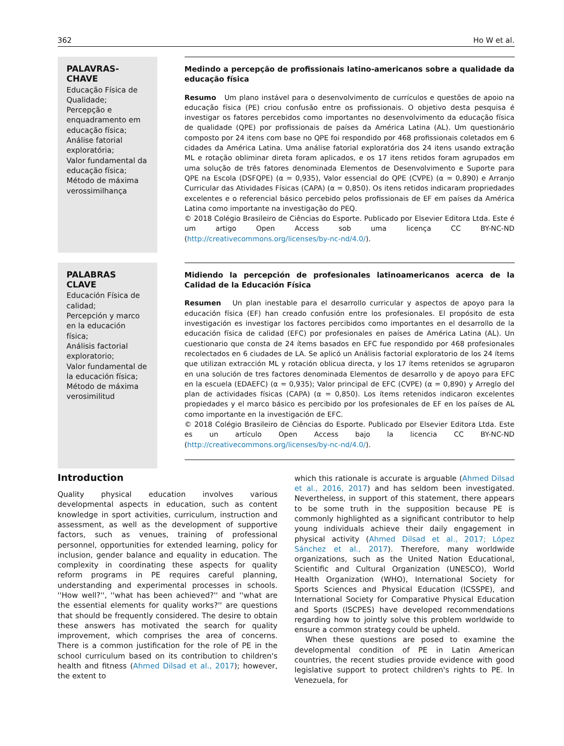362 Ho W et al.
PALAVRAS-CHAVE
Educação Física de Qualidade;
Percepção e enquadramento em educação física;
Análise fatorial exploratória;
Valor fundamental da educação física;
Método de máxima verossimilhança
Medindo a percepção de profissionais latino-americanos sobre a qualidade da educação física
Resumo Um plano instável para o desenvolvimento de currículos e questões de apoio na educação física (PE) criou confusão entre os profissionais. O objetivo desta pesquisa é investigar os fatores percebidos como importantes no desenvolvimento da educação física de qualidade (QPE) por profissionais de países da América Latina (AL). Um questionário composto por 24 itens com base no QPE foi respondido por 468 profissionais coletados em 6 cidades da América Latina. Uma análise fatorial exploratória dos 24 itens usando extração ML e rotação obliminar direta foram aplicados, e os 17 itens retidos foram agrupados em uma solução de três fatores denominada Elementos de Desenvolvimento e Suporte para QPE na Escola (DSFQPE) (α = 0,935), Valor essencial do QPE (CVPE) (α = 0,890) e Arranjo Curricular das Atividades Físicas (CAPA) (α = 0,850). Os itens retidos indicaram propriedades excelentes e o referencial básico percebido pelos profissionais de EF em países da América Latina como importante na investigação do PEQ.
© 2018 Colégio Brasileiro de Ciências do Esporte. Publicado por Elsevier Editora Ltda. Este é um artigo Open Access sob uma licença CC BY-NC-ND (http://creativecommons.org/licenses/by-nc-nd/4.0/).
PALABRAS CLAVE
Educación Física de calidad;
Percepción y marco en la educación física;
Análisis factorial exploratorio;
Valor fundamental de la educación física;
Método de máxima verosimilitud
Midiendo la percepción de profesionales latinoamericanos acerca de la Calidad de la Educación Física
Resumen Un plan inestable para el desarrollo curricular y aspectos de apoyo para la educación física (EF) han creado confusión entre los profesionales. El propósito de esta investigación es investigar los factores percibidos como importantes en el desarrollo de la educación física de calidad (EFC) por profesionales en países de América Latina (AL). Un cuestionario que consta de 24 ítems basados en EFC fue respondido por 468 profesionales recolectados en 6 ciudades de LA. Se aplicó un Análisis factorial exploratorio de los 24 ítems que utilizan extracción ML y rotación oblicua directa, y los 17 ítems retenidos se agruparon en una solución de tres factores denominada Elementos de desarrollo y de apoyo para EFC en la escuela (EDAEFC) (α = 0,935); Valor principal de EFC (CVPE) (α = 0,890) y Arreglo del plan de actividades físicas (CAPA) (α = 0,850). Los ítems retenidos indicaron excelentes propiedades y el marco básico es percibido por los profesionales de EF en los países de AL como importante en la investigación de EFC.
© 2018 Colégio Brasileiro de Ciências do Esporte. Publicado por Elsevier Editora Ltda. Este es un artículo Open Access bajo la licencia CC BY-NC-ND (http://creativecommons.org/licenses/by-nc-nd/4.0/).
Introduction
Quality physical education involves various developmental aspects in education, such as content knowledge in sport activities, curriculum, instruction and assessment, as well as the development of supportive factors, such as venues, training of professional personnel, opportunities for extended learning, policy for inclusion, gender balance and equality in education. The complexity in coordinating these aspects for quality reform programs in PE requires careful planning, understanding and experimental processes in schools. ''How well?'', ''what has been achieved?'' and ''what are the essential elements for quality works?'' are questions that should be frequently considered. The desire to obtain these answers has motivated the search for quality improvement, which comprises the area of concerns. There is a common justification for the role of PE in the school curriculum based on its contribution to children's health and fitness (Ahmed Dilsad et al., 2017); however, the extent to
which this rationale is accurate is arguable (Ahmed Dilsad et al., 2016, 2017) and has seldom been investigated. Nevertheless, in support of this statement, there appears to be some truth in the supposition because PE is commonly highlighted as a significant contributor to help young individuals achieve their daily engagement in physical activity (Ahmed Dilsad et al., 2017; López Sánchez et al., 2017). Therefore, many worldwide organizations, such as the United Nation Educational, Scientific and Cultural Organization (UNESCO), World Health Organization (WHO), International Society for Sports Sciences and Physical Education (ICSSPE), and International Society for Comparative Physical Education and Sports (ISCPES) have developed recommendations regarding how to jointly solve this problem worldwide to ensure a common strategy could be upheld.
When these questions are posed to examine the developmental condition of PE in Latin American countries, the recent studies provide evidence with good legislative support to protect children's rights to PE. In Venezuela, for